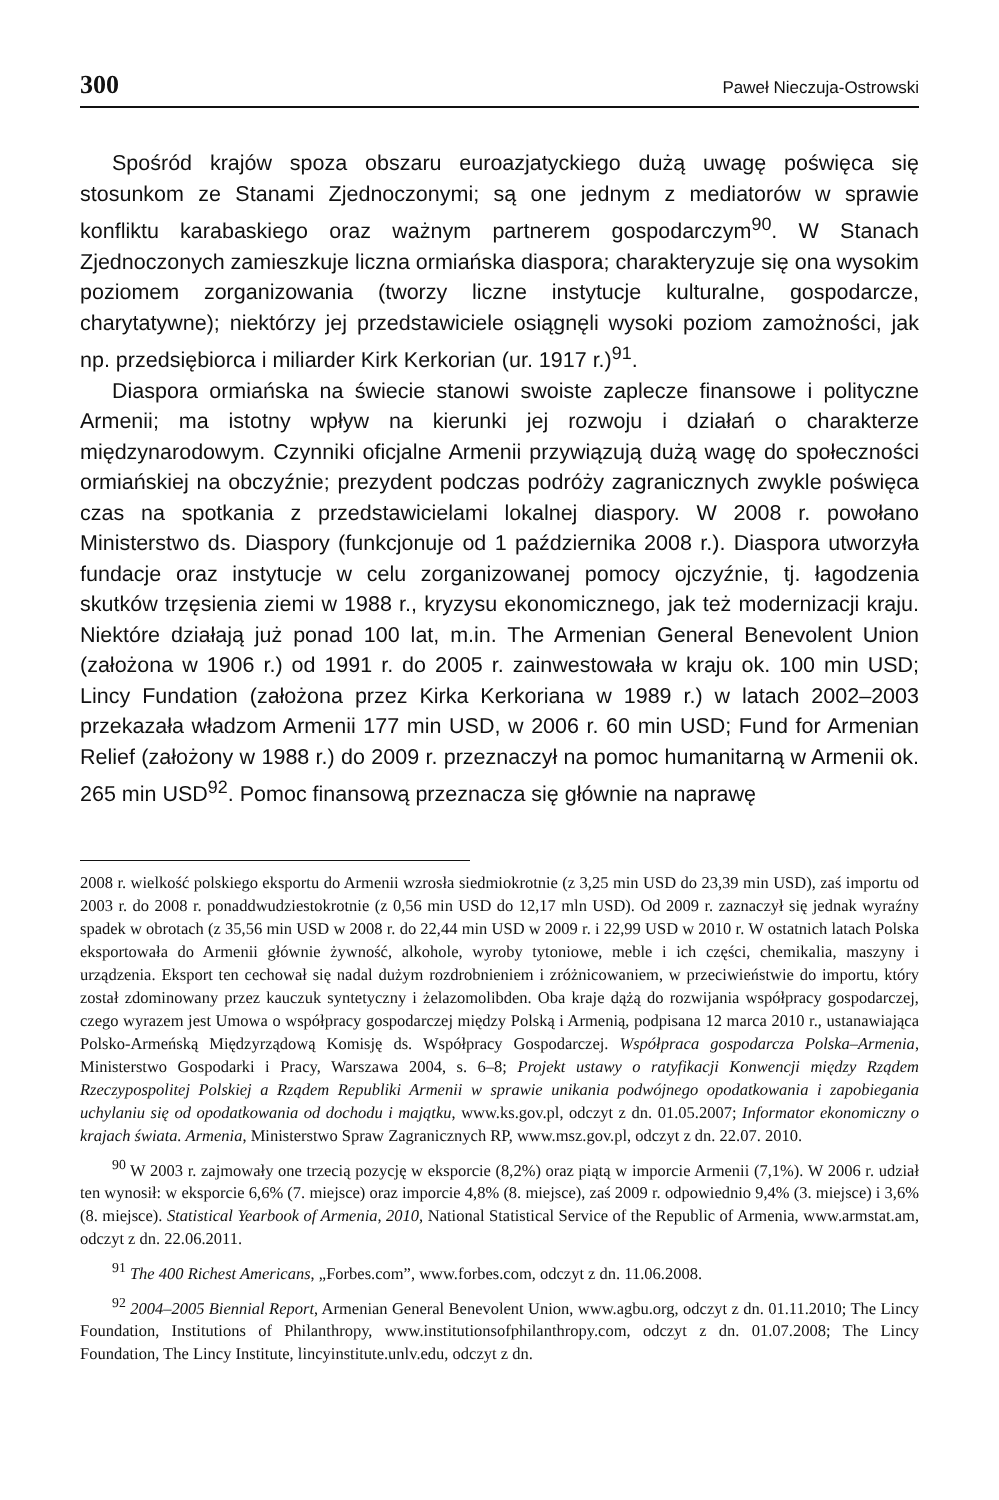300 Paweł Nieczuja-Ostrowski
Spośród krajów spoza obszaru euroazjatyckiego dużą uwagę poświęca się stosunkom ze Stanami Zjednoczonymi; są one jednym z mediatorów w sprawie konfliktu karabaskiego oraz ważnym partnerem gospodarczym<sup>90</sup>. W Stanach Zjednoczonych zamieszkuje liczna ormiańska diaspora; charakteryzuje się ona wysokim poziomem zorganizowania (tworzy liczne instytucje kulturalne, gospodarcze, charytatywne); niektórzy jej przedstawiciele osiągnęli wysoki poziom zamożności, jak np. przedsiębiorca i miliarder Kirk Kerkorian (ur. 1917 r.)<sup>91</sup>.
Diaspora ormiańska na świecie stanowi swoiste zaplecze finansowe i polityczne Armenii; ma istotny wpływ na kierunki jej rozwoju i działań o charakterze międzynarodowym. Czynniki oficjalne Armenii przywiązują dużą wagę do społeczności ormiańskiej na obczyźnie; prezydent podczas podróży zagranicznych zwykle poświęca czas na spotkania z przedstawicielami lokalnej diaspory. W 2008 r. powołano Ministerstwo ds. Diaspory (funkcjonuje od 1 października 2008 r.). Diaspora utworzyła fundacje oraz instytucje w celu zorganizowanej pomocy ojczyźnie, tj. łagodzenia skutków trzęsienia ziemi w 1988 r., kryzysu ekonomicznego, jak też modernizacji kraju. Niektóre działają już ponad 100 lat, m.in. The Armenian General Benevolent Union (założona w 1906 r.) od 1991 r. do 2005 r. zainwestowała w kraju ok. 100 min USD; Lincy Fundation (założona przez Kirka Kerkoriana w 1989 r.) w latach 2002–2003 przekazała władzom Armenii 177 min USD, w 2006 r. 60 min USD; Fund for Armenian Relief (założony w 1988 r.) do 2009 r. przeznaczył na pomoc humanitarną w Armenii ok. 265 min USD<sup>92</sup>. Pomoc finansową przeznacza się głównie na naprawę
2008 r. wielkość polskiego eksportu do Armenii wzrosła siedmiokrotnie (z 3,25 min USD do 23,39 min USD), zaś importu od 2003 r. do 2008 r. ponaddwudziestokrotnie (z 0,56 min USD do 12,17 mln USD). Od 2009 r. zaznaczył się jednak wyraźny spadek w obrotach (z 35,56 min USD w 2008 r. do 22,44 min USD w 2009 r. i 22,99 USD w 2010 r. W ostatnich latach Polska eksportowała do Armenii głównie żywność, alkohole, wyroby tytoniowe, meble i ich części, chemikalia, maszyny i urządzenia. Eksport ten cechował się nadal dużym rozdrobnieniem i zróżnicowaniem, w przeciwieństwie do importu, który został zdominowany przez kauczuk syntetyczny i żelazomolibden. Oba kraje dążą do rozwijania współpracy gospodarczej, czego wyrazem jest Umowa o współpracy gospodarczej między Polską i Armenią, podpisana 12 marca 2010 r., ustanawiająca Polsko-Armeńską Międzyrządową Komisję ds. Współpracy Gospodarczej. Współpraca gospodarcza Polska–Armenia, Ministerstwo Gospodarki i Pracy, Warszawa 2004, s. 6–8; Projekt ustawy o ratyfikacji Konwencji między Rządem Rzeczypospolitej Polskiej a Rządem Republiki Armenii w sprawie unikania podwójnego opodatkowania i zapobiegania uchylaniu się od opodatkowania od dochodu i majątku, www.ks.gov.pl, odczyt z dn. 01.05.2007; Informator ekonomiczny o krajach świata. Armenia, Ministerstwo Spraw Zagranicznych RP, www.msz.gov.pl, odczyt z dn. 22.07. 2010.
<sup>90</sup> W 2003 r. zajmowały one trzecią pozycję w eksporcie (8,2%) oraz piątą w imporcie Armenii (7,1%). W 2006 r. udział ten wynosił: w eksporcie 6,6% (7. miejsce) oraz imporcie 4,8% (8. miejsce), zaś 2009 r. odpowiednio 9,4% (3. miejsce) i 3,6% (8. miejsce). Statistical Yearbook of Armenia, 2010, National Statistical Service of the Republic of Armenia, www.armstat.am, odczyt z dn. 22.06.2011.
<sup>91</sup> The 400 Richest Americans, „Forbes.com”, www.forbes.com, odczyt z dn. 11.06.2008.
<sup>92</sup> 2004–2005 Biennial Report, Armenian General Benevolent Union, www.agbu.org, odczyt z dn. 01.11.2010; The Lincy Foundation, Institutions of Philanthropy, www.institutionsofphilanthropy.com, odczyt z dn. 01.07.2008; The Lincy Foundation, The Lincy Institute, lincyinstitute.unlv.edu, odczyt z dn.